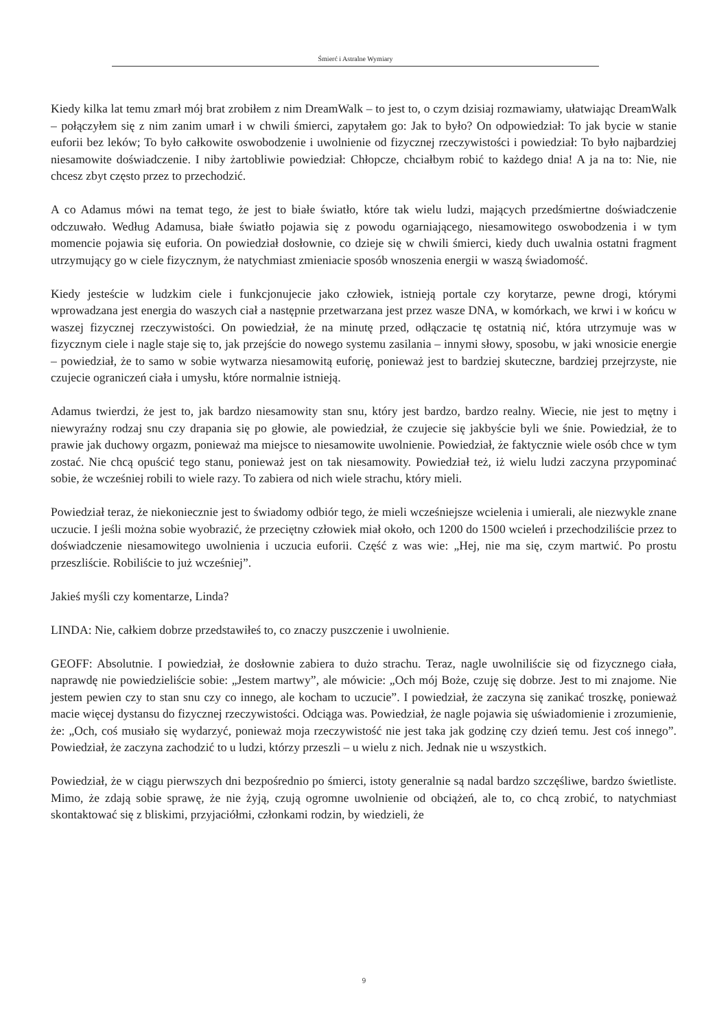Śmierć i Astralne Wymiary
Kiedy kilka lat temu zmarł mój brat zrobiłem z nim DreamWalk – to jest to, o czym dzisiaj rozmawiamy, ułatwiając DreamWalk – połączyłem się z nim zanim umarł i w chwili śmierci, zapytałem go: Jak to było? On odpowiedział: To jak bycie w stanie euforii bez leków; To było całkowite oswobodzenie i uwolnienie od fizycznej rzeczywistości i powiedział: To było najbardziej niesamowite doświadczenie. I niby żartobliwie powiedział: Chłopcze, chciałbym robić to każdego dnia! A ja na to: Nie, nie chcesz zbyt często przez to przechodzić.
A co Adamus mówi na temat tego, że jest to białe światło, które tak wielu ludzi, mających przedśmiertne doświadczenie odczuwało. Według Adamusa, białe światło pojawia się z powodu ogarniającego, niesamowitego oswobodzenia i w tym momencie pojawia się euforia. On powiedział dosłownie, co dzieje się w chwili śmierci, kiedy duch uwalnia ostatni fragment utrzymujący go w ciele fizycznym, że natychmiast zmieniacie sposób wnoszenia energii w waszą świadomość.
Kiedy jesteście w ludzkim ciele i funkcjonujecie jako człowiek, istnieją portale czy korytarze, pewne drogi, którymi wprowadzana jest energia do waszych ciał a następnie przetwarzana jest przez wasze DNA, w komórkach, we krwi i w końcu w waszej fizycznej rzeczywistości. On powiedział, że na minutę przed, odłączacie tę ostatnią nić, która utrzymuje was w fizycznym ciele i nagle staje się to, jak przejście do nowego systemu zasilania – innymi słowy, sposobu, w jaki wnosicie energie – powiedział, że to samo w sobie wytwarza niesamowitą euforię, ponieważ jest to bardziej skuteczne, bardziej przejrzyste, nie czujecie ograniczeń ciała i umysłu, które normalnie istnieją.
Adamus twierdzi, że jest to, jak bardzo niesamowity stan snu, który jest bardzo, bardzo realny. Wiecie, nie jest to mętny i niewyraźny rodzaj snu czy drapania się po głowie, ale powiedział, że czujecie się jakbyście byli we śnie. Powiedział, że to prawie jak duchowy orgazm, ponieważ ma miejsce to niesamowite uwolnienie. Powiedział, że faktycznie wiele osób chce w tym zostać. Nie chcą opuścić tego stanu, ponieważ jest on tak niesamowity. Powiedział też, iż wielu ludzi zaczyna przypominać sobie, że wcześniej robili to wiele razy. To zabiera od nich wiele strachu, który mieli.
Powiedział teraz, że niekoniecznie jest to świadomy odbiór tego, że mieli wcześniejsze wcielenia i umierali, ale niezwykle znane uczucie. I jeśli można sobie wyobrazić, że przeciętny człowiek miał około, och 1200 do 1500 wcieleń i przechodziliście przez to doświadczenie niesamowitego uwolnienia i uczucia euforii. Część z was wie: „Hej, nie ma się, czym martwić. Po prostu przeszliście. Robiliście to już wcześniej”.
Jakieś myśli czy komentarze, Linda?
LINDA: Nie, całkiem dobrze przedstawiłeś to, co znaczy puszczenie i uwolnienie.
GEOFF: Absolutnie. I powiedział, że dosłownie zabiera to dużo strachu. Teraz, nagle uwolniliście się od fizycznego ciała, naprawdę nie powiedzieliście sobie: „Jestem martwy”, ale mówicie: „Och mój Boże, czuję się dobrze. Jest to mi znajome. Nie jestem pewien czy to stan snu czy co innego, ale kocham to uczucie”. I powiedział, że zaczyna się zanikać troszkę, ponieważ macie więcej dystansu do fizycznej rzeczywistości. Odciąga was. Powiedział, że nagle pojawia się uświadomienie i zrozumienie, że: „Och, coś musiało się wydarzyć, ponieważ moja rzeczywistość nie jest taka jak godzinę czy dzień temu. Jest coś innego”. Powiedział, że zaczyna zachodzić to u ludzi, którzy przeszli – u wielu z nich. Jednak nie u wszystkich.
Powiedział, że w ciągu pierwszych dni bezpośrednio po śmierci, istoty generalnie są nadal bardzo szczęśliwe, bardzo świetliste. Mimo, że zdają sobie sprawę, że nie żyją, czują ogromne uwolnienie od obciążeń, ale to, co chcą zrobić, to natychmiast skontaktować się z bliskimi, przyjaciółmi, członkami rodzin, by wiedzieli, że
9